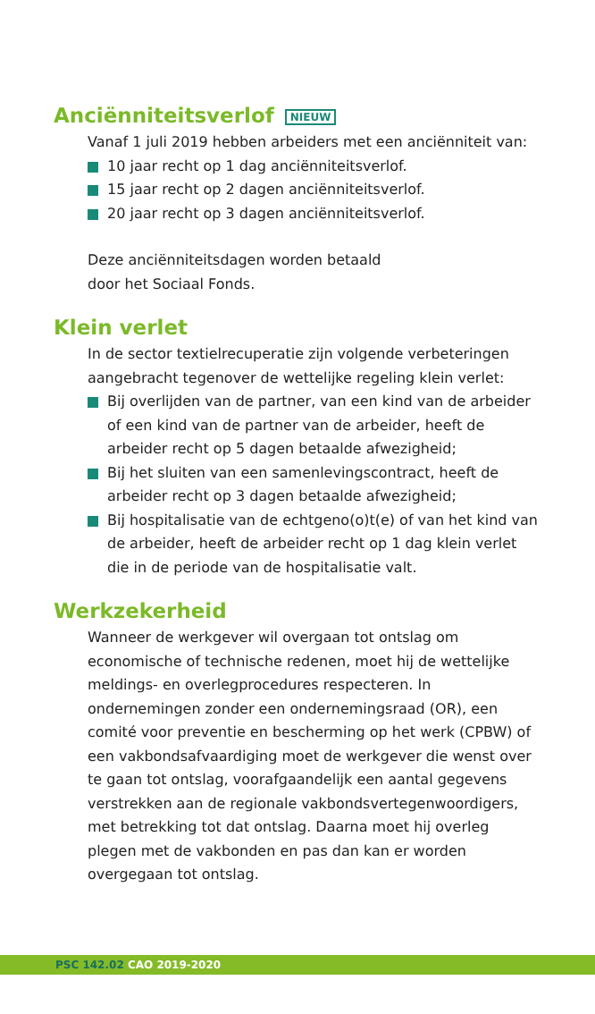Anciënniteitsverlof NIEUW
Vanaf 1 juli 2019 hebben arbeiders met een anciënniteit van:
10 jaar recht op 1 dag anciënniteitsverlof.
15 jaar recht op 2 dagen anciënniteitsverlof.
20 jaar recht op 3 dagen anciënniteitsverlof.
Deze anciënniteitsdagen worden betaald
door het Sociaal Fonds.
Klein verlet
In de sector textielrecuperatie zijn volgende verbeteringen aangebracht tegenover de wettelijke regeling klein verlet:
Bij overlijden van de partner, van een kind van de arbeider of een kind van de partner van de arbeider, heeft de arbeider recht op 5 dagen betaalde afwezigheid;
Bij het sluiten van een samenlevingscontract, heeft de arbeider recht op 3 dagen betaalde afwezigheid;
Bij hospitalisatie van de echtgeno(o)t(e) of van het kind van de arbeider, heeft de arbeider recht op 1 dag klein verlet die in de periode van de hospitalisatie valt.
Werkzekerheid
Wanneer de werkgever wil overgaan tot ontslag om economische of technische redenen, moet hij de wettelijke meldings- en overlegprocedures respecteren. In ondernemingen zonder een ondernemingsraad (OR), een comité voor preventie en bescherming op het werk (CPBW) of een vakbondsafvaardiging moet de werkgever die wenst over te gaan tot ontslag, voorafgaandelijk een aantal gegevens verstrekken aan de regionale vakbondsvertegenwoordigers, met betrekking tot dat ontslag. Daarna moet hij overleg plegen met de vakbonden en pas dan kan er worden overgegaan tot ontslag.
PSC 142.02 CAO 2019-2020